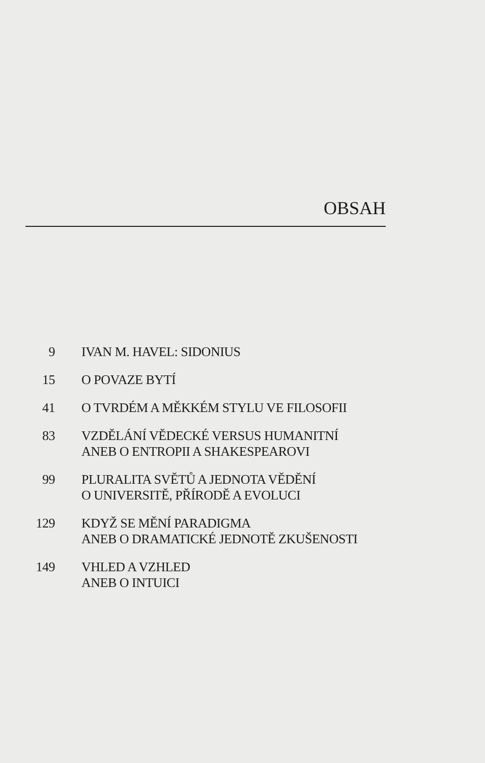OBSAH
9 IVAN M. HAVEL: SIDONIUS
15 O POVAZE BYTÍ
41 O TVRDÉM A MĚKKÉM STYLU VE FILOSOFII
83 VZDĚLÁNÍ VĚDECKÉ VERSUS HUMANITNÍ
ANEB O ENTROPII A SHAKESPEAROVI
99 PLURALITA SVĚTŮ A JEDNOTA VĚDĚNÍ
O UNIVERSITĚ, PŘÍRODĚ A EVOLUCI
129 KDYŽ SE MĚNÍ PARADIGMA
ANEB O DRAMATICKÉ JEDNOTĚ ZKUŠENOSTI
149 VHLED A VZHLED
ANEB O INTUICI